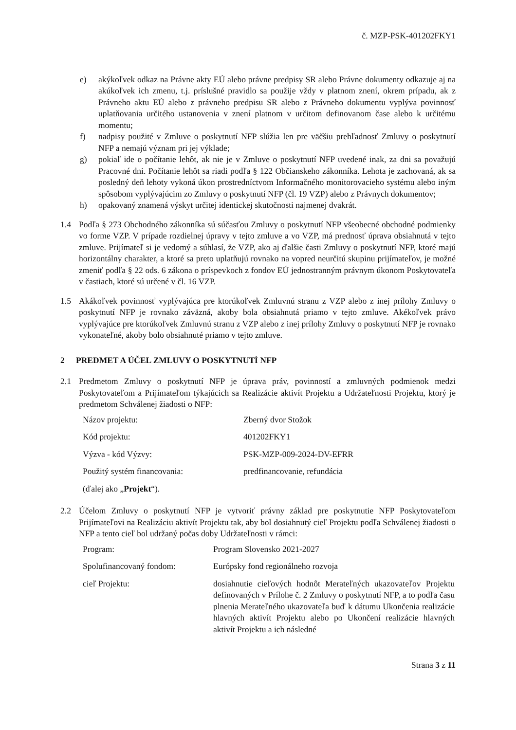č. MZP-PSK-401202FKY1
e) akýkoľvek odkaz na Právne akty EÚ alebo právne predpisy SR alebo Právne dokumenty odkazuje aj na akúkoľvek ich zmenu, t.j. príslušné pravidlo sa použije vždy v platnom znení, okrem prípadu, ak z Právneho aktu EÚ alebo z právneho predpisu SR alebo z Právneho dokumentu vyplýva povinnosť uplatňovania určitého ustanovenia v znení platnom v určitom definovanom čase alebo k určitému momentu;
f) nadpisy použité v Zmluve o poskytnutí NFP slúžia len pre väčšiu prehľadnosť Zmluvy o poskytnutí NFP a nemajú význam pri jej výklade;
g) pokiaľ ide o počítanie lehôt, ak nie je v Zmluve o poskytnutí NFP uvedené inak, za dni sa považujú Pracovné dni. Počítanie lehôt sa riadi podľa § 122 Občianskeho zákonníka. Lehota je zachovaná, ak sa posledný deň lehoty vykoná úkon prostredníctvom Informačného monitorovacieho systému alebo iným spôsobom vyplývajúcim zo Zmluvy o poskytnutí NFP (čl. 19 VZP) alebo z Právnych dokumentov;
h) opakovaný znamená výskyt určitej identickej skutočnosti najmenej dvakrát.
1.4 Podľa § 273 Obchodného zákonníka sú súčasťou Zmluvy o poskytnutí NFP všeobecné obchodné podmienky vo forme VZP. V prípade rozdielnej úpravy v tejto zmluve a vo VZP, má prednosť úprava obsiahnutá v tejto zmluve. Prijímateľ si je vedomý a súhlasí, že VZP, ako aj ďalšie časti Zmluvy o poskytnutí NFP, ktoré majú horizontálny charakter, a ktoré sa preto uplatňujú rovnako na vopred neurčitú skupinu prijímateľov, je možné zmeniť podľa § 22 ods. 6 zákona o príspevkoch z fondov EÚ jednostranným právnym úkonom Poskytovateľa v častiach, ktoré sú určené v čl. 16 VZP.
1.5 Akákoľvek povinnosť vyplývajúca pre ktorúkoľvek Zmluvnú stranu z VZP alebo z inej prílohy Zmluvy o poskytnutí NFP je rovnako záväzná, akoby bola obsiahnutá priamo v tejto zmluve. Akékoľvek právo vyplývajúce pre ktorúkoľvek Zmluvnú stranu z VZP alebo z inej prílohy Zmluvy o poskytnutí NFP je rovnako vykonateľné, akoby bolo obsiahnuté priamo v tejto zmluve.
2 PREDMET A ÚČEL ZMLUVY O POSKYTNUTÍ NFP
2.1 Predmetom Zmluvy o poskytnutí NFP je úprava práv, povinností a zmluvných podmienok medzi Poskytovateľom a Prijímateľom týkajúcich sa Realizácie aktivít Projektu a Udržateľnosti Projektu, ktorý je predmetom Schválenej žiadosti o NFP:
| Názov projektu: | Zberný dvor Stožok |
| Kód projektu: | 401202FKY1 |
| Výzva - kód Výzvy: | PSK-MZP-009-2024-DV-EFRR |
| Použitý systém financovania: | predfinancovanie, refundácia |
| (ďalej ako „ Projekt “). | |
2.2 Účelom Zmluvy o poskytnutí NFP je vytvoriť právny základ pre poskytnutie NFP Poskytovateľom Prijímateľovi na Realizáciu aktivít Projektu tak, aby bol dosiahnutý cieľ Projektu podľa Schválenej žiadosti o NFP a tento cieľ bol udržaný počas doby Udržateľnosti v rámci:
| Program: | Program Slovensko 2021-2027 |
| Spolufinancovaný fondom: | Európsky fond regionálneho rozvoja |
| cieľ Projektu: | dosiahnutie cieľových hodnôt Merateľných ukazovateľov Projektu definovaných v Prílohe č. 2 Zmluvy o poskytnutí NFP, a to podľa času plnenia Merateľného ukazovateľa buď k dátumu Ukončenia realizácie hlavných aktivít Projektu alebo po Ukončení realizácie hlavných aktivít Projektu a ich následné |
Strana 3 z 11